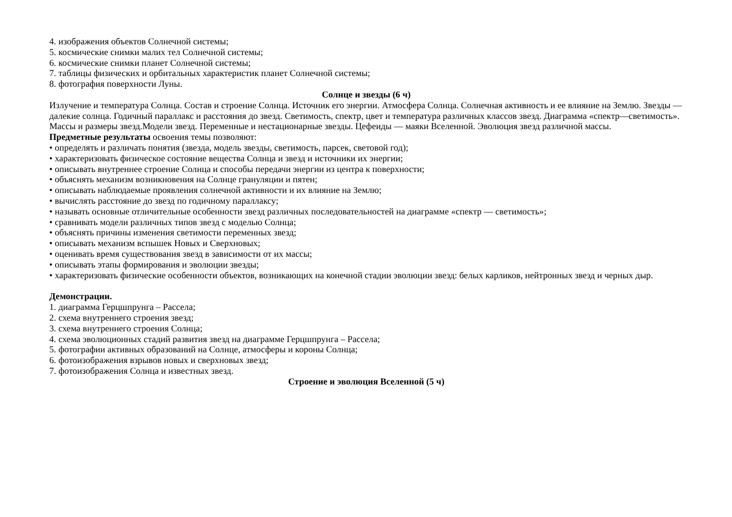4. изображения объектов Солнечной системы;
5. космические снимки малих тел Солнечной системы;
6. космические снимки планет Солнечной системы;
7. таблицы физических и орбитальных характеристик планет Солнечной системы;
8. фотография поверхности Луны.
Солнце и звезды (6 ч)
Излучение и температура Солнца. Состав и строение Солнца. Источник его энергии. Атмосфера Солнца. Солнечная активность и ее влияние на Землю. Звезды — далекие солнца. Годичный параллакс и расстояния до звезд. Светимость, спектр, цвет и температура различных классов звезд. Диаграмма «спектр—светимость». Массы и размеры звезд.Модели звезд. Переменные и нестационарные звезды. Цефеиды — маяки Вселенной. Эволюция звезд различной массы.
Предметные результаты освоения темы позволяют:
• определять и различать понятия (звезда, модель звезды, светимость, парсек, световой год);
• характеризовать физическое состояние вещества Солнца и звезд и источники их энергии;
• описывать внутреннее строение Солнца и способы передачи энергии из центра к поверхности;
• объяснять механизм возникновения на Солнце грануляции и пятен;
• описывать наблюдаемые проявления солнечной активности и их влияние на Землю;
• вычислять расстояние до звезд по годичному параллаксу;
• называть основные отличительные особенности звезд различных последовательностей на диаграмме «спектр — светимость»;
• сравнивать модели различных типов звезд с моделью Солнца;
• объяснять причины изменения светимости переменных звезд;
• описывать механизм вспышек Новых и Сверхновых;
• оценивать время существования звезд в зависимости от их массы;
• описывать этапы формирования и эволюции звезды;
• характеризовать физические особенности объектов, возникающих на конечной стадии эволюции звезд: белых карликов, нейтронных звезд и черных дыр.
Демонстрации.
1. диаграмма Герцшпрунга – Рассела;
2. схема внутреннего строения звезд;
3. схема внутреннего строения Солнца;
4. схема эволюционных стадий развития звезд на диаграмме Герцшпрунга – Рассела;
5. фотографии активных образований на Солнце, атмосферы и короны Солнца;
6. фотоизображения взрывов новых и сверхновых звезд;
7. фотоизображения Солнца и известных звезд.
Строение и эволюция Вселенной (5 ч)